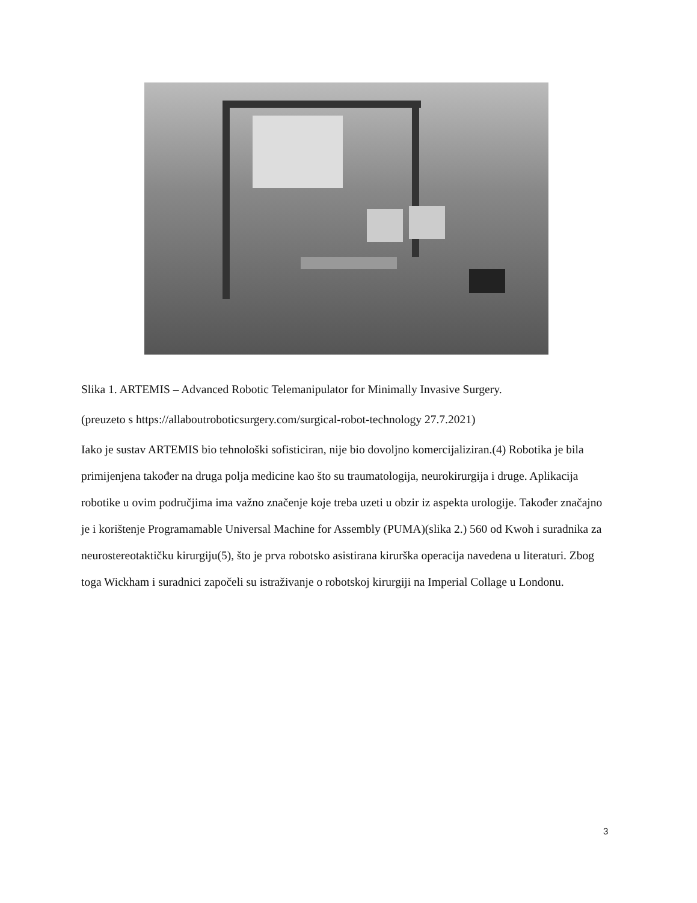Slika 1. ARTEMIS – Advanced Robotic Telemanipulator for Minimally Invasive Surgery.
(preuzeto s https://allaboutroboticsurgery.com/surgical-robot-technology 27.7.2021)
Iako je sustav ARTEMIS bio tehnološki sofisticiran, nije bio dovoljno komercijaliziran.(4) Robotika je bila primijenjena također na druga polja medicine kao što su traumatologija, neurokirurgija i druge. Aplikacija robotike u ovim područjima ima važno značenje koje treba uzeti u obzir iz aspekta urologije. Također značajno je i korištenje Programamable Universal Machine for Assembly (PUMA)(slika 2.) 560 od Kwoh i suradnika za neurostereotaktičku kirurgiju(5), što je prva robotsko asistirana kirurška operacija navedena u literaturi. Zbog toga Wickham i suradnici započeli su istraživanje o robotskoj kirurgiji na Imperial Collage u Londonu.
3